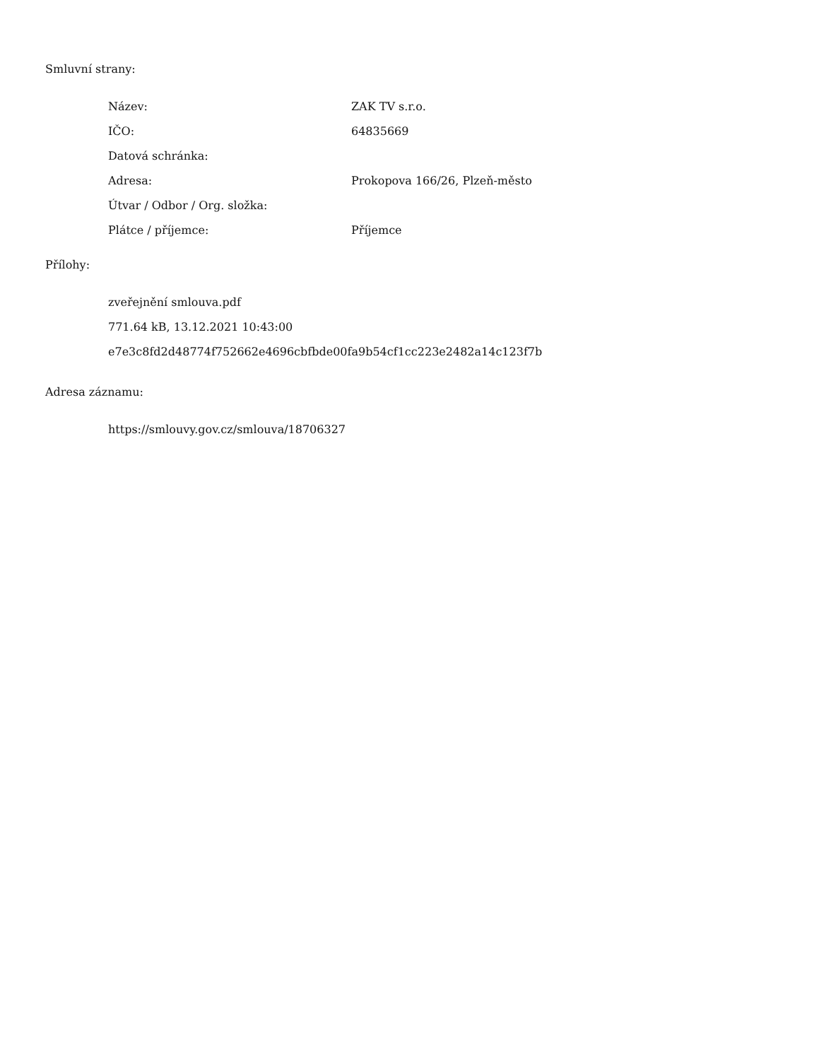Smluvní strany:
| Název: | ZAK TV s.r.o. |
| IČO: | 64835669 |
| Datová schránka: | |
| Adresa: | Prokopova 166/26, Plzeň-město |
| Útvar / Odbor / Org. složka: | |
| Plátce / příjemce: | Příjemce |
Přílohy:
zveřejnění smlouva.pdf
771.64 kB, 13.12.2021 10:43:00
e7e3c8fd2d48774f752662e4696cbfbde00fa9b54cf1cc223e2482a14c123f7b
Adresa záznamu:
https://smlouvy.gov.cz/smlouva/18706327